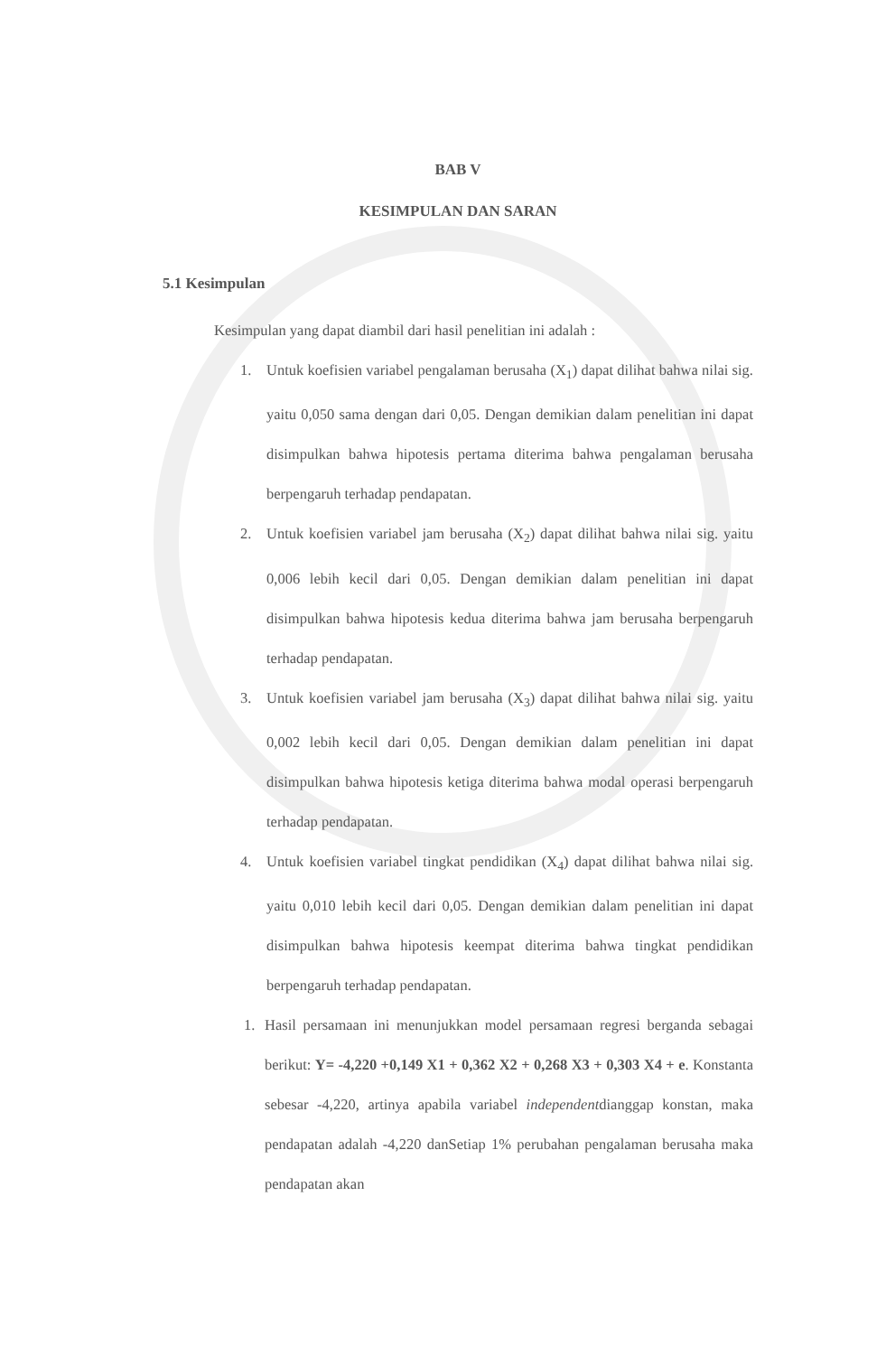BAB V
KESIMPULAN DAN SARAN
5.1 Kesimpulan
Kesimpulan yang dapat diambil dari hasil penelitian ini adalah :
1. Untuk koefisien variabel pengalaman berusaha (X<sub>1</sub>) dapat dilihat bahwa nilai sig. yaitu 0,050 sama dengan dari 0,05. Dengan demikian dalam penelitian ini dapat disimpulkan bahwa hipotesis pertama diterima bahwa pengalaman berusaha berpengaruh terhadap pendapatan.
2. Untuk koefisien variabel jam berusaha (X<sub>2</sub>) dapat dilihat bahwa nilai sig. yaitu 0,006 lebih kecil dari 0,05. Dengan demikian dalam penelitian ini dapat disimpulkan bahwa hipotesis kedua diterima bahwa jam berusaha berpengaruh terhadap pendapatan.
3. Untuk koefisien variabel jam berusaha (X<sub>3</sub>) dapat dilihat bahwa nilai sig. yaitu 0,002 lebih kecil dari 0,05. Dengan demikian dalam penelitian ini dapat disimpulkan bahwa hipotesis ketiga diterima bahwa modal operasi berpengaruh terhadap pendapatan.
4. Untuk koefisien variabel tingkat pendidikan (X<sub>4</sub>) dapat dilihat bahwa nilai sig. yaitu 0,010 lebih kecil dari 0,05. Dengan demikian dalam penelitian ini dapat disimpulkan bahwa hipotesis keempat diterima bahwa tingkat pendidikan berpengaruh terhadap pendapatan.
1. Hasil persamaan ini menunjukkan model persamaan regresi berganda sebagai berikut: Y= -4,220 +0,149 X1 + 0,362 X2 + 0,268 X3 + 0,303 X4 + e. Konstanta sebesar -4,220, artinya apabila variabel independentdianggap konstan, maka pendapatan adalah -4,220 danSetiap 1% perubahan pengalaman berusaha maka pendapatan akan